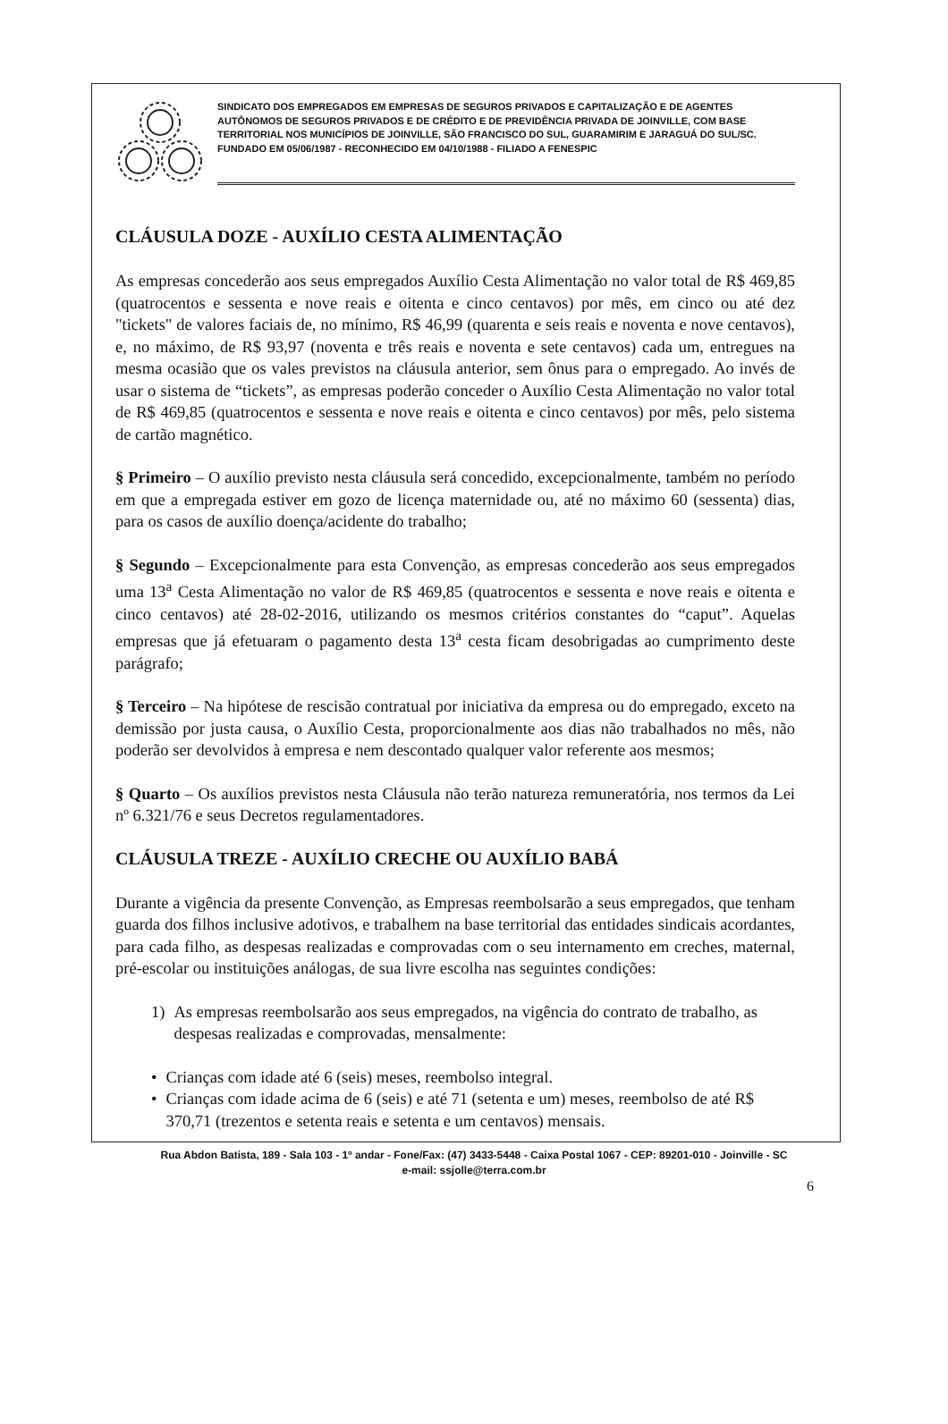SINDICATO DOS EMPREGADOS EM EMPRESAS DE SEGUROS PRIVADOS E CAPITALIZAÇÃO E DE AGENTES AUTÔNOMOS DE SEGUROS PRIVADOS E DE CRÉDITO E DE PREVIDÊNCIA PRIVADA DE JOINVILLE, COM BASE TERRITORIAL NOS MUNICÍPIOS DE JOINVILLE, SÃO FRANCISCO DO SUL, GUARAMIRIM E JARAGUÁ DO SUL/SC.
FUNDADO EM 05/06/1987 - RECONHECIDO EM 04/10/1988 - FILIADO A FENESPIC
CLÁUSULA DOZE - AUXÍLIO CESTA ALIMENTAÇÃO
As empresas concederão aos seus empregados Auxílio Cesta Alimentação no valor total de R$ 469,85 (quatrocentos e sessenta e nove reais e oitenta e cinco centavos) por mês, em cinco ou até dez "tickets" de valores faciais de, no mínimo, R$ 46,99 (quarenta e seis reais e noventa e nove centavos), e, no máximo, de R$ 93,97 (noventa e três reais e noventa e sete centavos) cada um, entregues na mesma ocasião que os vales previstos na cláusula anterior, sem ônus para o empregado. Ao invés de usar o sistema de “tickets”, as empresas poderão conceder o Auxílio Cesta Alimentação no valor total de R$ 469,85 (quatrocentos e sessenta e nove reais e oitenta e cinco centavos) por mês, pelo sistema de cartão magnético.
§ Primeiro – O auxílio previsto nesta cláusula será concedido, excepcionalmente, também no período em que a empregada estiver em gozo de licença maternidade ou, até no máximo 60 (sessenta) dias, para os casos de auxílio doença/acidente do trabalho;
§ Segundo – Excepcionalmente para esta Convenção, as empresas concederão aos seus empregados uma 13<sup>a</sup> Cesta Alimentação no valor de R$ 469,85 (quatrocentos e sessenta e nove reais e oitenta e cinco centavos) até 28-02-2016, utilizando os mesmos critérios constantes do “caput”. Aquelas empresas que já efetuaram o pagamento desta 13<sup>a</sup> cesta ficam desobrigadas ao cumprimento deste parágrafo;
§ Terceiro – Na hipótese de rescisão contratual por iniciativa da empresa ou do empregado, exceto na demissão por justa causa, o Auxílio Cesta, proporcionalmente aos dias não trabalhados no mês, não poderão ser devolvidos à empresa e nem descontado qualquer valor referente aos mesmos;
§ Quarto – Os auxílios previstos nesta Cláusula não terão natureza remuneratória, nos termos da Lei nº 6.321/76 e seus Decretos regulamentadores.
CLÁUSULA TREZE - AUXÍLIO CRECHE OU AUXÍLIO BABÁ
Durante a vigência da presente Convenção, as Empresas reembolsarão a seus empregados, que tenham guarda dos filhos inclusive adotivos, e trabalhem na base territorial das entidades sindicais acordantes, para cada filho, as despesas realizadas e comprovadas com o seu internamento em creches, maternal, pré-escolar ou instituições análogas, de sua livre escolha nas seguintes condições:
1) As empresas reembolsarão aos seus empregados, na vigência do contrato de trabalho, as despesas realizadas e comprovadas, mensalmente:
• Crianças com idade até 6 (seis) meses, reembolso integral.
• Crianças com idade acima de 6 (seis) e até 71 (setenta e um) meses, reembolso de até R$ 370,71 (trezentos e setenta reais e setenta e um centavos) mensais.
Rua Abdon Batista, 189 - Sala 103 - 1º andar - Fone/Fax: (47) 3433-5448 - Caixa Postal 1067 - CEP: 89201-010 - Joinville - SC
e-mail: ssjolle@terra.com.br
6